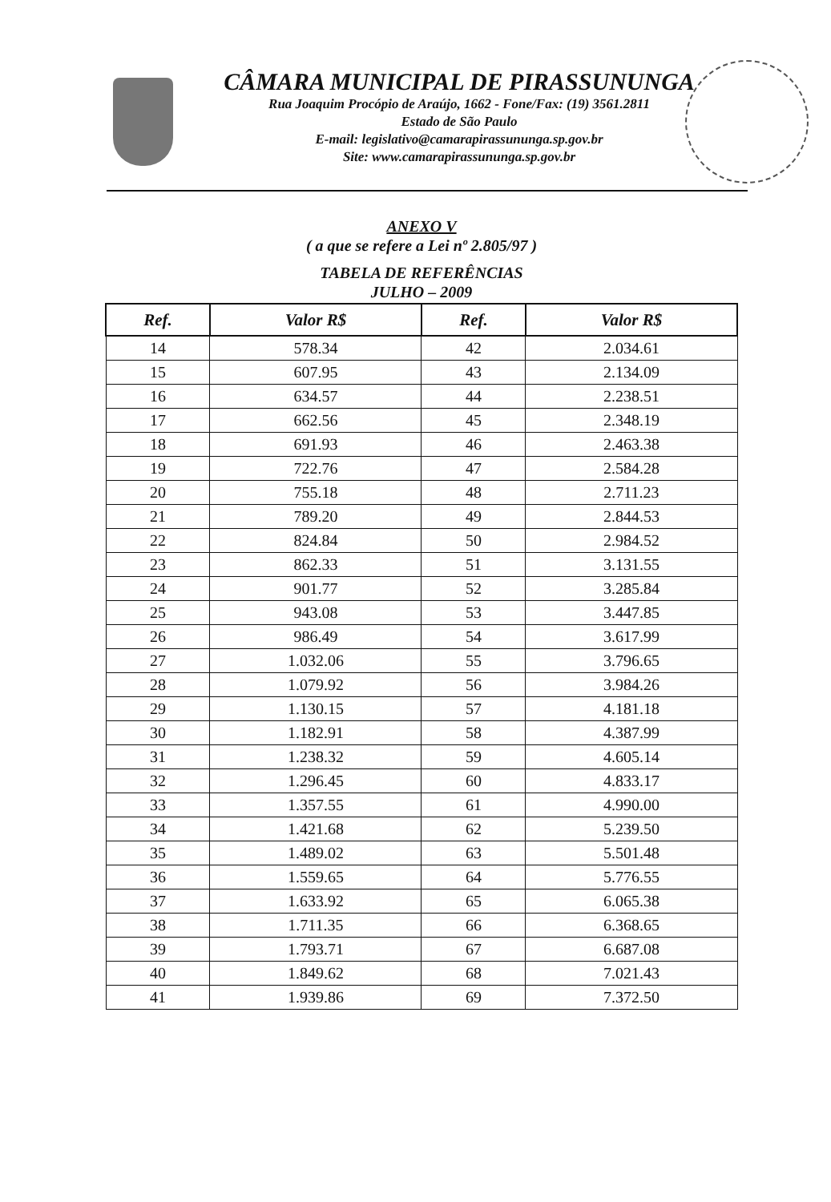CÂMARA MUNICIPAL DE PIRASSUNUNGA
Rua Joaquim Procópio de Araújo, 1662 - Fone/Fax: (19) 3561.2811
Estado de São Paulo
E-mail: legislativo@camarapirassununga.sp.gov.br
Site: www.camarapirassununga.sp.gov.br
ANEXO V
( a que se refere a Lei nº 2.805/97 )
TABELA DE REFERÊNCIAS
JULHO – 2009
| Ref. | Valor R$ | Ref. | Valor R$ |
| --- | --- | --- | --- |
| 14 | 578.34 | 42 | 2.034.61 |
| 15 | 607.95 | 43 | 2.134.09 |
| 16 | 634.57 | 44 | 2.238.51 |
| 17 | 662.56 | 45 | 2.348.19 |
| 18 | 691.93 | 46 | 2.463.38 |
| 19 | 722.76 | 47 | 2.584.28 |
| 20 | 755.18 | 48 | 2.711.23 |
| 21 | 789.20 | 49 | 2.844.53 |
| 22 | 824.84 | 50 | 2.984.52 |
| 23 | 862.33 | 51 | 3.131.55 |
| 24 | 901.77 | 52 | 3.285.84 |
| 25 | 943.08 | 53 | 3.447.85 |
| 26 | 986.49 | 54 | 3.617.99 |
| 27 | 1.032.06 | 55 | 3.796.65 |
| 28 | 1.079.92 | 56 | 3.984.26 |
| 29 | 1.130.15 | 57 | 4.181.18 |
| 30 | 1.182.91 | 58 | 4.387.99 |
| 31 | 1.238.32 | 59 | 4.605.14 |
| 32 | 1.296.45 | 60 | 4.833.17 |
| 33 | 1.357.55 | 61 | 4.990.00 |
| 34 | 1.421.68 | 62 | 5.239.50 |
| 35 | 1.489.02 | 63 | 5.501.48 |
| 36 | 1.559.65 | 64 | 5.776.55 |
| 37 | 1.633.92 | 65 | 6.065.38 |
| 38 | 1.711.35 | 66 | 6.368.65 |
| 39 | 1.793.71 | 67 | 6.687.08 |
| 40 | 1.849.62 | 68 | 7.021.43 |
| 41 | 1.939.86 | 69 | 7.372.50 |